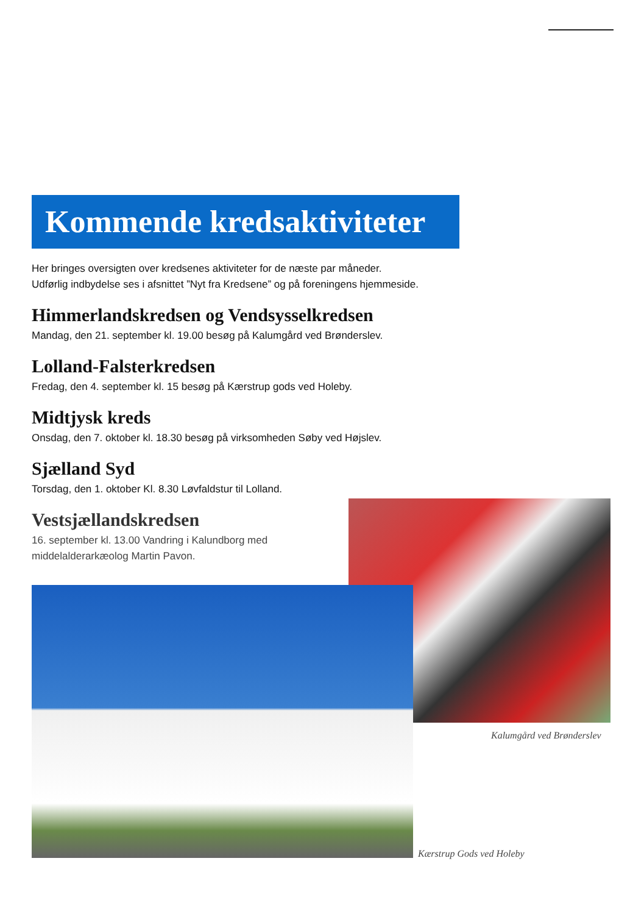Kommende kredsaktiviteter
Her bringes oversigten over kredsenes aktiviteter for de næste par måneder.
Udførlig indbydelse ses i afsnittet ”Nyt fra Kredsene” og på foreningens hjemmeside.
Himmerlandskredsen og Vendsysselkredsen
Mandag, den 21. september kl. 19.00 besøg på Kalumgård ved Brønderslev.
Lolland-Falsterkredsen
Fredag, den 4. september kl. 15 besøg på Kærstrup gods ved Holeby.
Midtjysk kreds
Onsdag, den 7. oktober kl. 18.30 besøg på virksomheden Søby ved Højslev.
Sjælland Syd
Torsdag, den 1. oktober Kl. 8.30 Løvfaldstur til Lolland.
Vestsjællandskredsen
16. september kl. 13.00 Vandring i Kalundborg med
middelalderarkæolog Martin Pavon.
Kalumgård ved Brønderslev
Kærstrup Gods ved Holeby